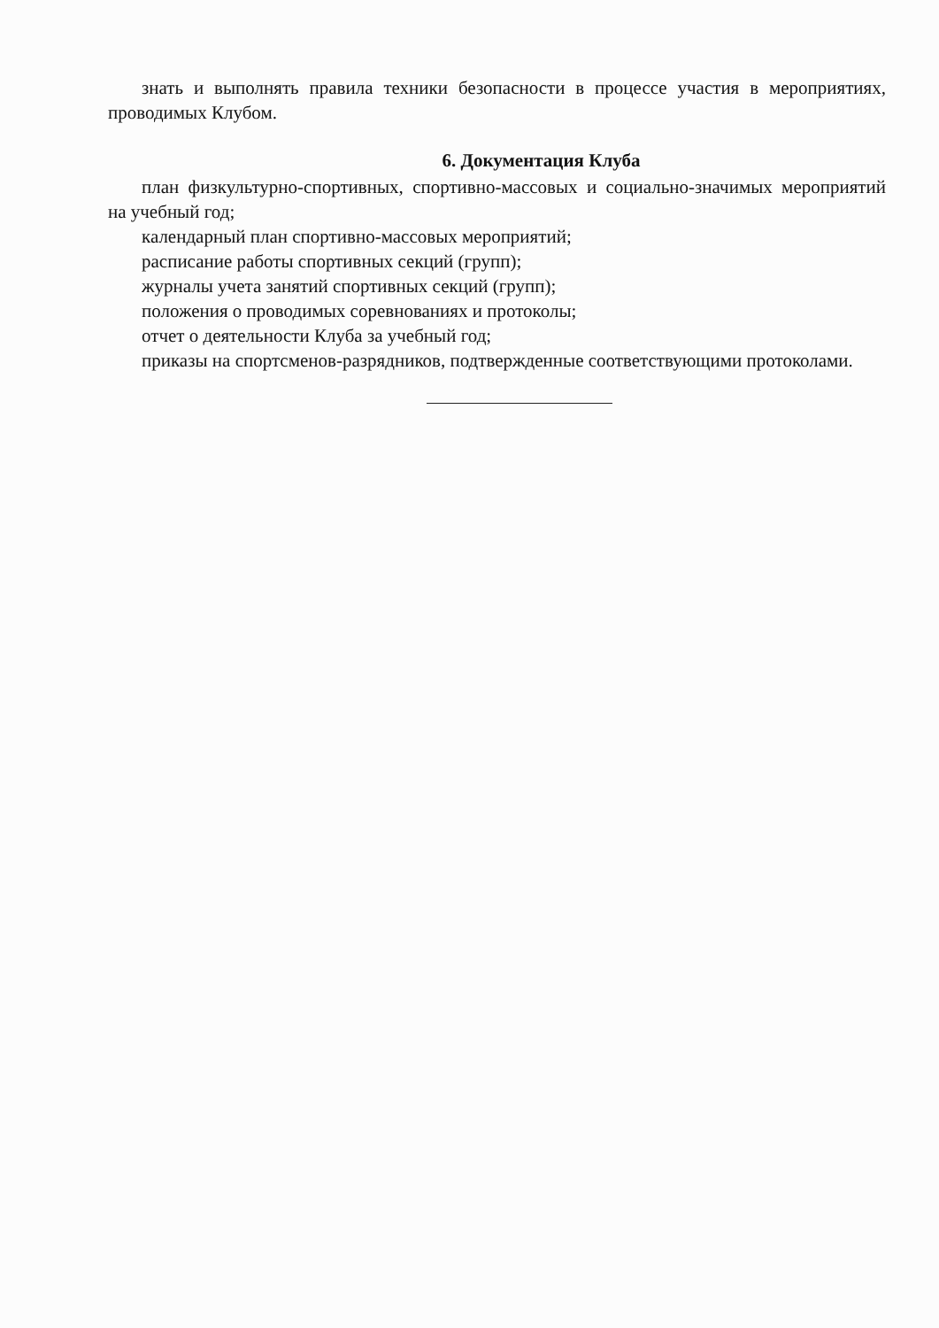знать и выполнять правила техники безопасности в процессе участия в мероприятиях, проводимых Клубом.
6. Документация Клуба
план физкультурно-спортивных, спортивно-массовых и социально-значимых мероприятий на учебный год;
календарный план спортивно-массовых мероприятий;
расписание работы спортивных секций (групп);
журналы учета занятий спортивных секций (групп);
положения о проводимых соревнованиях и протоколы;
отчет о деятельности Клуба за учебный год;
приказы на спортсменов-разрядников, подтвержденные соответствующими протоколами.